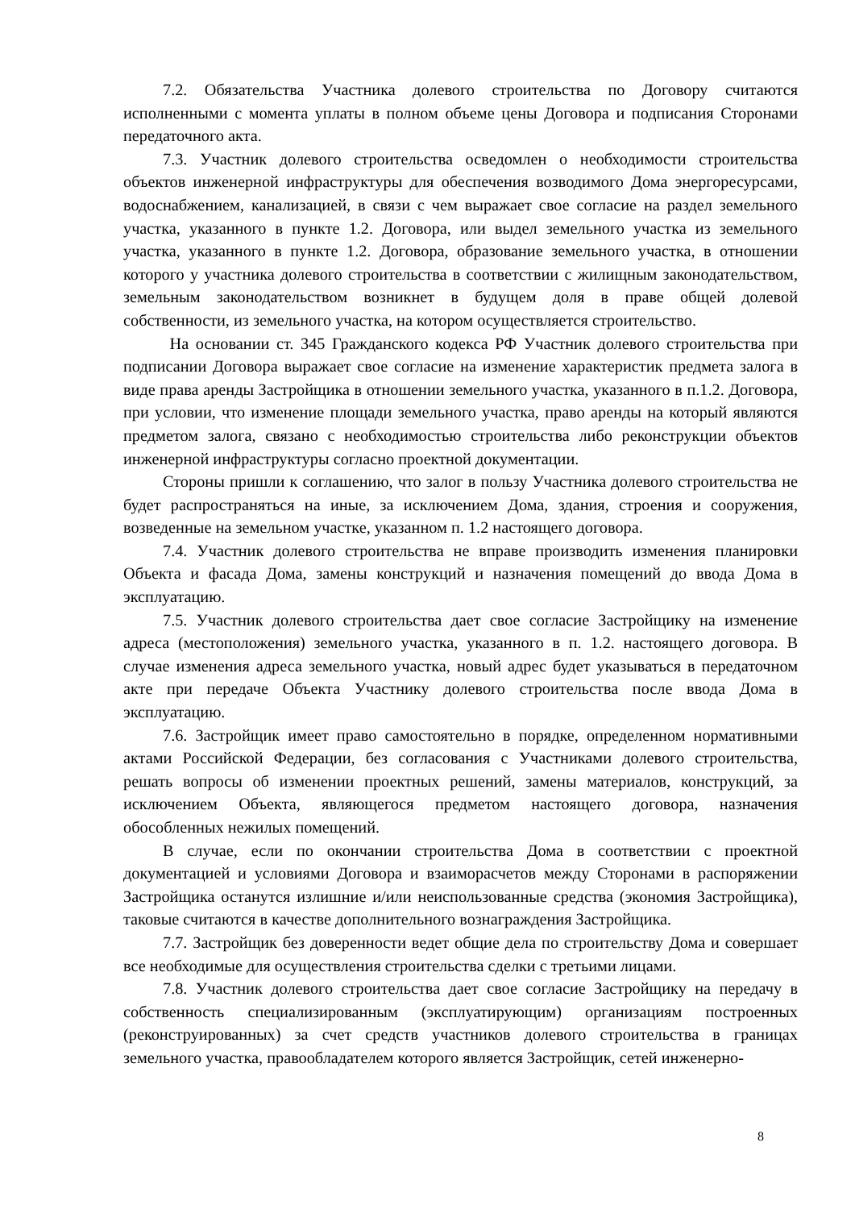7.2. Обязательства Участника долевого строительства по Договору считаются исполненными с момента уплаты в полном объеме цены Договора и подписания Сторонами передаточного акта.
7.3. Участник долевого строительства осведомлен о необходимости строительства объектов инженерной инфраструктуры для обеспечения возводимого Дома энергоресурсами, водоснабжением, канализацией, в связи с чем выражает свое согласие на раздел земельного участка, указанного в пункте 1.2. Договора, или выдел земельного участка из земельного участка, указанного в пункте 1.2. Договора, образование земельного участка, в отношении которого у участника долевого строительства в соответствии с жилищным законодательством, земельным законодательством возникнет в будущем доля в праве общей долевой собственности, из земельного участка, на котором осуществляется строительство.
На основании ст. 345 Гражданского кодекса РФ Участник долевого строительства при подписании Договора выражает свое согласие на изменение характеристик предмета залога в виде права аренды Застройщика в отношении земельного участка, указанного в п.1.2. Договора, при условии, что изменение площади земельного участка, право аренды на который являются предметом залога, связано с необходимостью строительства либо реконструкции объектов инженерной инфраструктуры согласно проектной документации.
Стороны пришли к соглашению, что залог в пользу Участника долевого строительства не будет распространяться на иные, за исключением Дома, здания, строения и сооружения, возведенные на земельном участке, указанном п. 1.2 настоящего договора.
7.4. Участник долевого строительства не вправе производить изменения планировки Объекта и фасада Дома, замены конструкций и назначения помещений до ввода Дома в эксплуатацию.
7.5. Участник долевого строительства дает свое согласие Застройщику на изменение адреса (местоположения) земельного участка, указанного в п. 1.2. настоящего договора. В случае изменения адреса земельного участка, новый адрес будет указываться в передаточном акте при передаче Объекта Участнику долевого строительства после ввода Дома в эксплуатацию.
7.6. Застройщик имеет право самостоятельно в порядке, определенном нормативными актами Российской Федерации, без согласования с Участниками долевого строительства, решать вопросы об изменении проектных решений, замены материалов, конструкций, за исключением Объекта, являющегося предметом настоящего договора, назначения обособленных нежилых помещений.
В случае, если по окончании строительства Дома в соответствии с проектной документацией и условиями Договора и взаиморасчетов между Сторонами в распоряжении Застройщика останутся излишние и/или неиспользованные средства (экономия Застройщика), таковые считаются в качестве дополнительного вознаграждения Застройщика.
7.7. Застройщик без доверенности ведет общие дела по строительству Дома и совершает все необходимые для осуществления строительства сделки с третьими лицами.
7.8. Участник долевого строительства дает свое согласие Застройщику на передачу в собственность специализированным (эксплуатирующим) организациям построенных (реконструированных) за счет средств участников долевого строительства в границах земельного участка, правообладателем которого является Застройщик, сетей инженерно-
8